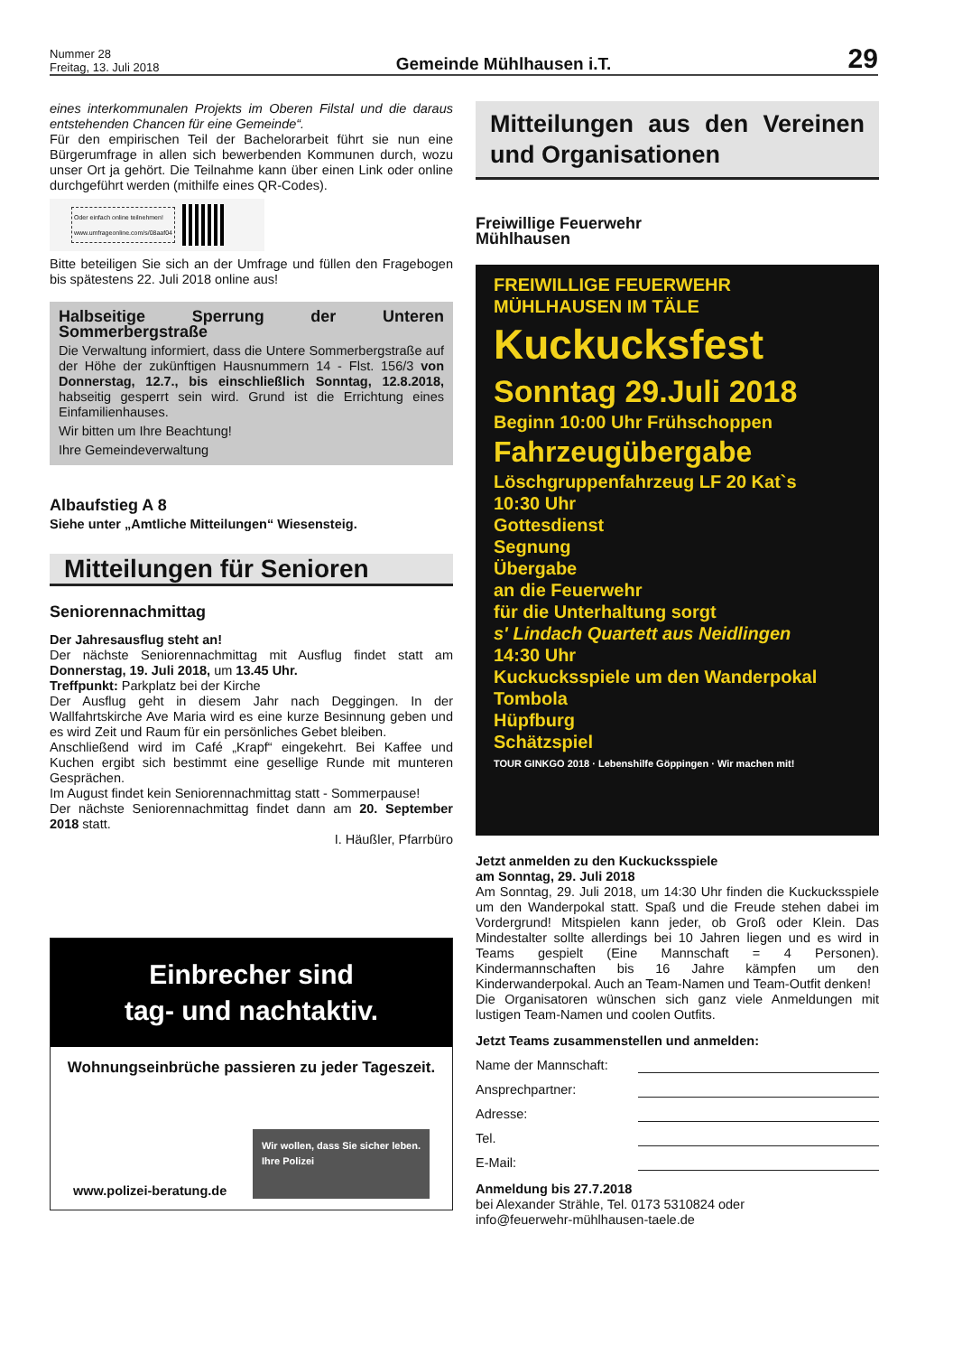Nummer 28
Freitag, 13. Juli 2018
Gemeinde Mühlhausen i.T.
29
eines interkommunalen Projekts im Oberen Filstal und die daraus entstehenden Chancen für eine Gemeinde“.
Für den empirischen Teil der Bachelorarbeit führt sie nun eine Bürgerumfrage in allen sich bewerbenden Kommunen durch, wozu unser Ort ja gehört. Die Teilnahme kann über einen Link oder online durchgeführt werden (mithilfe eines QR-Codes).
Oder einfach online teilnehmen!
www.umfrageonline.com/s/08aaf04
Bitte beteiligen Sie sich an der Umfrage und füllen den Fragebogen bis spätestens 22. Juli 2018 online aus!
Halbseitige Sperrung der Unteren Sommerbergstraße
Die Verwaltung informiert, dass die Untere Sommerbergstraße auf der Höhe der zukünftigen Hausnummern 14 - Flst. 156/3 von Donnerstag, 12.7., bis einschließlich Sonntag, 12.8.2018, habseitig gesperrt sein wird. Grund ist die Errichtung eines Einfamilienhauses.
Wir bitten um Ihre Beachtung!
Ihre Gemeindeverwaltung
Albaufstieg A 8
Siehe unter „Amtliche Mitteilungen“ Wiesensteig.
Mitteilungen für Senioren
Seniorennachmittag
Der Jahresausflug steht an!
Der nächste Seniorennachmittag mit Ausflug findet statt am Donnerstag, 19. Juli 2018, um 13.45 Uhr.
Treffpunkt: Parkplatz bei der Kirche
Der Ausflug geht in diesem Jahr nach Deggingen. In der Wallfahrtskirche Ave Maria wird es eine kurze Besinnung geben und es wird Zeit und Raum für ein persönliches Gebet bleiben.
Anschließend wird im Café „Krapf“ eingekehrt. Bei Kaffee und Kuchen ergibt sich bestimmt eine gesellige Runde mit munteren Gesprächen.
Im August findet kein Seniorennachmittag statt - Sommerpause!
Der nächste Seniorennachmittag findet dann am 20. September 2018 statt.
I. Häußler, Pfarrbüro
Einbrecher sind
tag- und nachtaktiv.
Wohnungseinbrüche passieren zu jeder Tageszeit.
www.polizei-beratung.de Wir wollen, dass Sie sicher leben.
Ihre Polizei
Mitteilungen aus den Vereinen und Organisationen
Freiwillige Feuerwehr
Mühlhausen
FREIWILLIGE FEUERWEHR
MÜHLHAUSEN IM TÄLE
Kuckucksfest
Sonntag 29.Juli 2018
Beginn 10:00 Uhr Frühschoppen
Fahrzeugübergabe
Löschgruppenfahrzeug LF 20 Kat`s
10:30 Uhr
Gottesdienst
Segnung
Übergabe
an die Feuerwehr
für die Unterhaltung sorgt
s' Lindach Quartett aus Neidlingen
14:30 Uhr
Kuckucksspiele um den Wanderpokal
Tombola
Hüpfburg
Schätzspiel
TOUR GINKGO 2018 · Lebenshilfe Göppingen · Wir machen mit!
Jetzt anmelden zu den Kuckucksspiele
am Sonntag, 29. Juli 2018
Am Sonntag, 29. Juli 2018, um 14:30 Uhr finden die Kuckucksspiele um den Wanderpokal statt. Spaß und die Freude stehen dabei im Vordergrund! Mitspielen kann jeder, ob Groß oder Klein. Das Mindestalter sollte allerdings bei 10 Jahren liegen und es wird in Teams gespielt (Eine Mannschaft = 4 Personen). Kindermannschaften bis 16 Jahre kämpfen um den Kinderwanderpokal. Auch an Team-Namen und Team-Outfit denken!
Die Organisatoren wünschen sich ganz viele Anmeldungen mit lustigen Team-Namen und coolen Outfits.
Jetzt Teams zusammenstellen und anmelden:
Name der Mannschaft:
Ansprechpartner:
Adresse:
Tel.
E-Mail:
Anmeldung bis 27.7.2018
bei Alexander Strähle, Tel. 0173 5310824 oder
info@feuerwehr-mühlhausen-taele.de